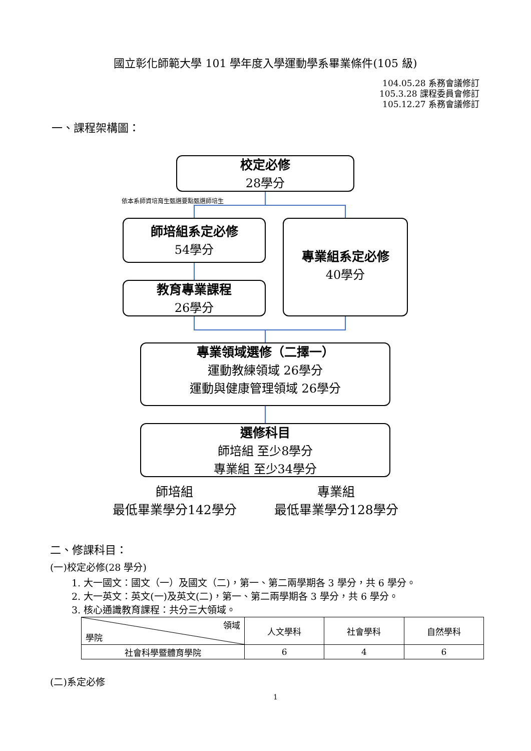國立彰化師範大學 101 學年度入學運動學系畢業條件(105 級)
104.05.28 系務會議修訂
105.3.28 課程委員會修訂
105.12.27 系務會議修訂
一、課程架構圖：
校定必修
28學分
依本系師資培育生甄選要點甄選師培生
師培組系定必修
54學分
教育專業課程
26學分
專業組系定必修
40學分
專業領域選修（二擇一）
運動教練領域 26學分
運動與健康管理領域 26學分
選修科目
師培組 至少8學分
專業組 至少34學分
師培組
最低畢業學分142學分
專業組
最低畢業學分128學分
二、修課科目：
(一)校定必修(28 學分)
1. 大一國文：國文（一）及國文（二)，第一、第二兩學期各 3 學分，共 6 學分。
2. 大一英文：英文(一)及英文(二)，第一、第二兩學期各 3 學分，共 6 學分。
3. 核心通識教育課程：共分三大領域。
| 領域 學院 | 人文學科 | 社會學科 | 自然學科 |
| 社會科學暨體育學院 | 6 | 4 | 6 |
(二)系定必修
1